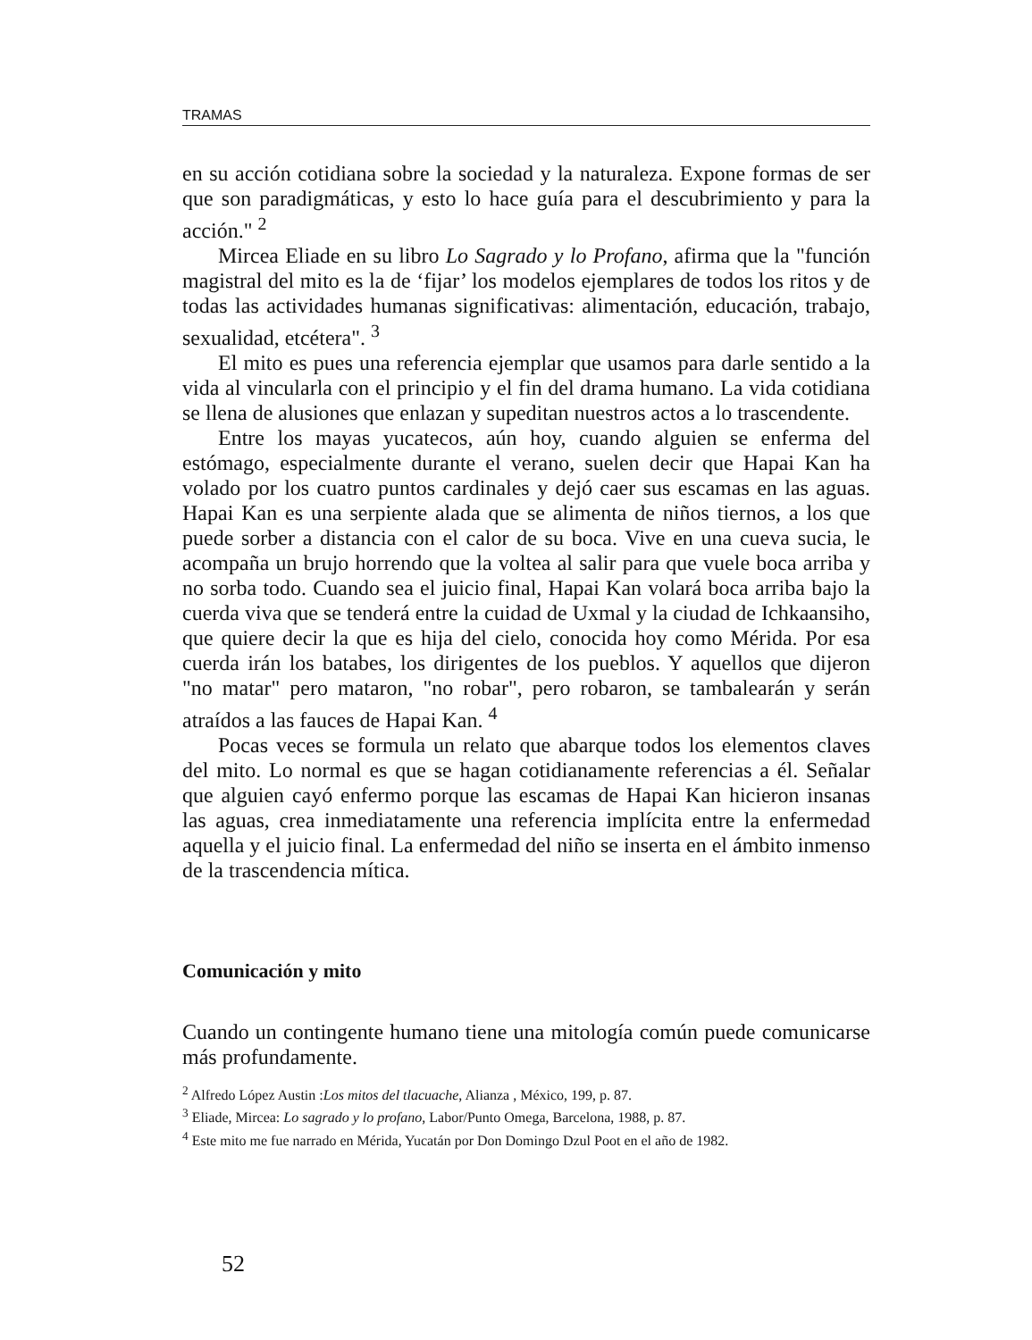TRAMAS
en su acción cotidiana sobre la sociedad y la naturaleza. Expone formas de ser que son paradigmáticas, y esto lo hace guía para el descubrimiento y para la acción." <sup>2</sup>
Mircea Eliade en su libro Lo Sagrado y lo Profano, afirma que la "función magistral del mito es la de ‘fijar’ los modelos ejemplares de todos los ritos y de todas las actividades humanas significativas: alimentación, educación, trabajo, sexualidad, etcétera". <sup>3</sup>
El mito es pues una referencia ejemplar que usamos para darle sentido a la vida al vincularla con el principio y el fin del drama humano. La vida cotidiana se llena de alusiones que enlazan y supeditan nuestros actos a lo trascendente.
Entre los mayas yucatecos, aún hoy, cuando alguien se enferma del estómago, especialmente durante el verano, suelen decir que Hapai Kan ha volado por los cuatro puntos cardinales y dejó caer sus escamas en las aguas. Hapai Kan es una serpiente alada que se alimenta de niños tiernos, a los que puede sorber a distancia con el calor de su boca. Vive en una cueva sucia, le acompaña un brujo horrendo que la voltea al salir para que vuele boca arriba y no sorba todo. Cuando sea el juicio final, Hapai Kan volará boca arriba bajo la cuerda viva que se tenderá entre la cuidad de Uxmal y la ciudad de Ichkaansiho, que quiere decir la que es hija del cielo, conocida hoy como Mérida. Por esa cuerda irán los batabes, los dirigentes de los pueblos. Y aquellos que dijeron "no matar" pero mataron, "no robar", pero robaron, se tambalearán y serán atraídos a las fauces de Hapai Kan. <sup>4</sup>
Pocas veces se formula un relato que abarque todos los elementos claves del mito. Lo normal es que se hagan cotidianamente referencias a él. Señalar que alguien cayó enfermo porque las escamas de Hapai Kan hicieron insanas las aguas, crea inmediatamente una referencia implícita entre la enfermedad aquella y el juicio final. La enfermedad del niño se inserta en el ámbito inmenso de la trascendencia mítica.
Comunicación y mito
Cuando un contingente humano tiene una mitología común puede comunicarse más profundamente.
<sup>2</sup> Alfredo López Austin :Los mitos del tlacuache, Alianza , México, 199, p. 87.
<sup>3</sup> Eliade, Mircea: Lo sagrado y lo profano, Labor/Punto Omega, Barcelona, 1988, p. 87.
<sup>4</sup> Este mito me fue narrado en Mérida, Yucatán por Don Domingo Dzul Poot en el año de 1982.
52